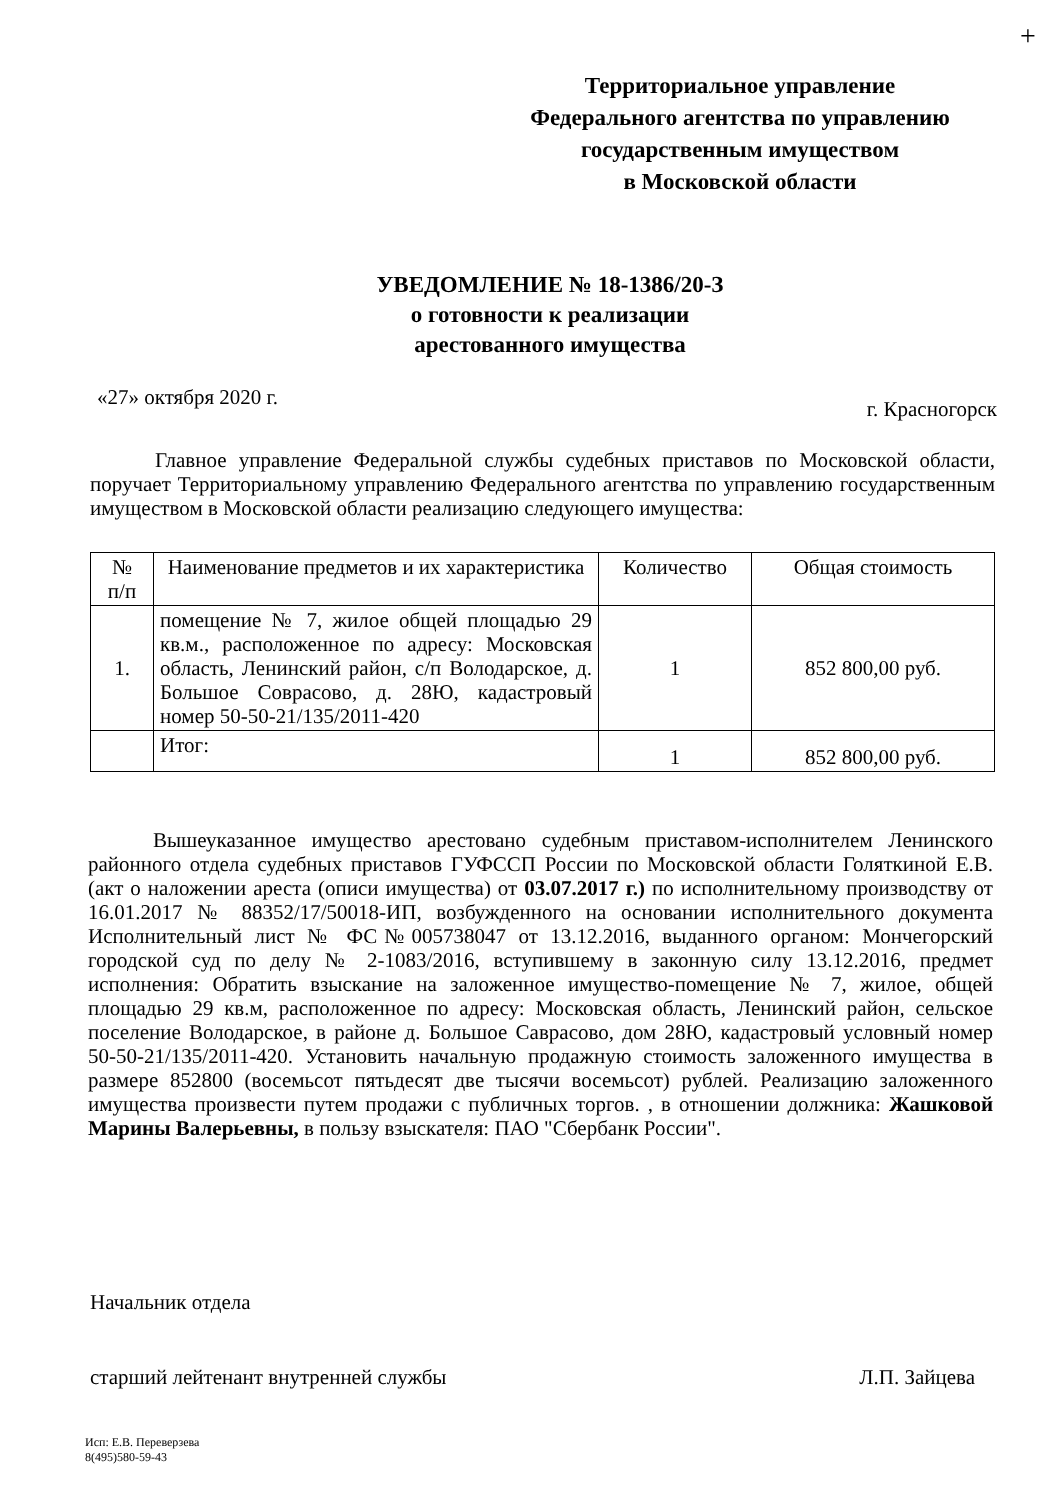+
Территориальное управление
Федерального агентства по управлению
государственным имуществом
в Московской области
УВЕДОМЛЕНИЕ № 18-1386/20-З
о готовности к реализации
арестованного имущества
«27» октября 2020 г. г. Красногорск
Главное управление Федеральной службы судебных приставов по Московской области, поручает Территориальному управлению Федерального агентства по управлению государственным имуществом в Московской области реализацию следующего имущества:
| № п/п | Наименование предметов и их характеристика | Количество | Общая стоимость |
| --- | --- | --- | --- |
| 1. | помещение № 7, жилое общей площадью 29 кв.м., расположенное по адресу: Московская область, Ленинский район, с/п Володарское, д. Большое Соврасово, д. 28Ю, кадастровый номер 50-50-21/135/2011-420 | 1 | 852 800,00 руб. |
| | Итог: | 1 | 852 800,00 руб. |
Вышеуказанное имущество арестовано судебным приставом-исполнителем Ленинского районного отдела судебных приставов ГУФССП России по Московской области Голяткиной Е.В. (акт о наложении ареста (описи имущества) от 03.07.2017 г.) по исполнительному производству от 16.01.2017 № 88352/17/50018-ИП, возбужденного на основании исполнительного документа Исполнительный лист № ФС№005738047 от 13.12.2016, выданного органом: Мончегорский городской суд по делу № 2-1083/2016, вступившему в законную силу 13.12.2016, предмет исполнения: Обратить взыскание на заложенное имущество-помещение № 7, жилое, общей площадью 29 кв.м, расположенное по адресу: Московская область, Ленинский район, сельское поселение Володарское, в районе д. Большое Саврасово, дом 28Ю, кадастровый условный номер 50-50-21/135/2011-420. Установить начальную продажную стоимость заложенного имущества в размере 852800 (восемьсот пятьдесят две тысячи восемьсот) рублей. Реализацию заложенного имущества произвести путем продажи с публичных торгов. , в отношении должника: Жашковой Марины Валерьевны, в пользу взыскателя: ПАО "Сбербанк России".
Начальник отдела
старший лейтенант внутренней службы Л.П. Зайцева
Исп: Е.В. Переверзева
8(495)580-59-43